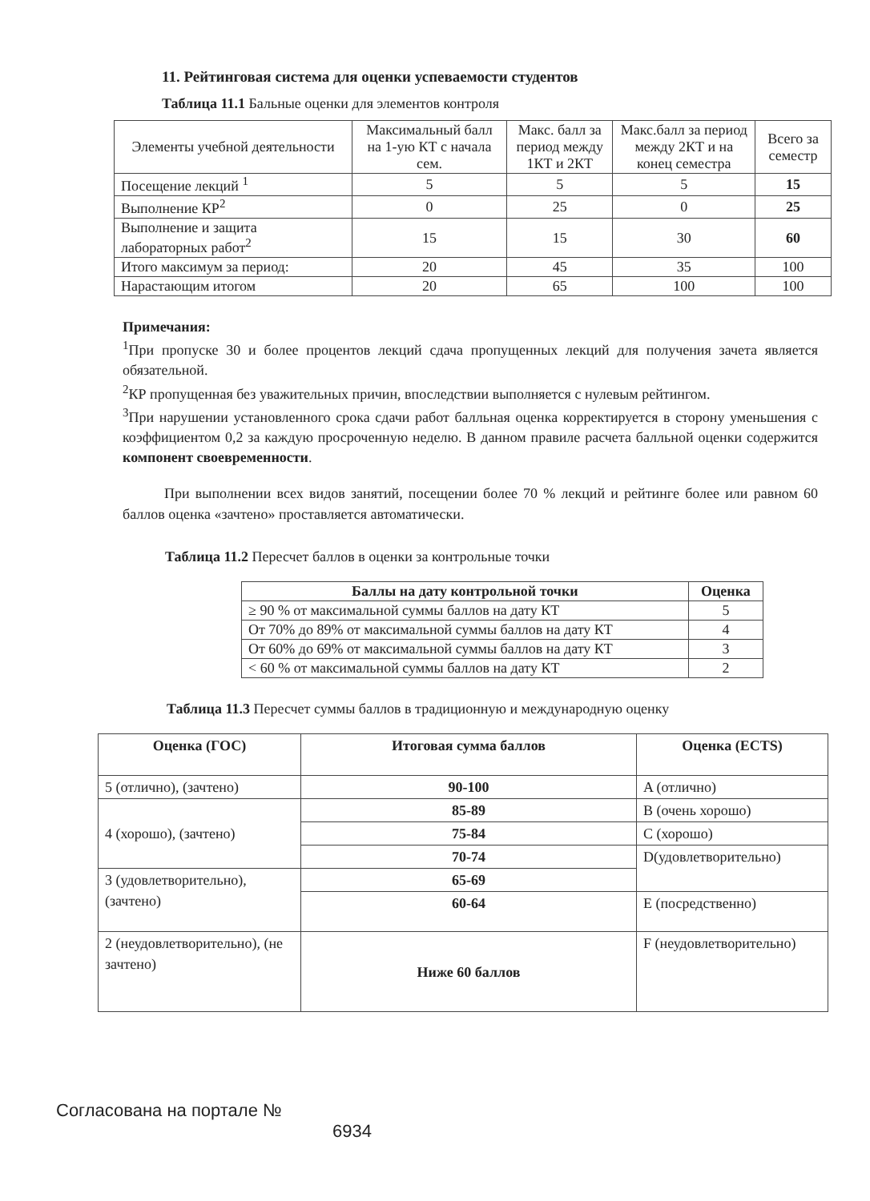11. Рейтинговая система для оценки успеваемости студентов
Таблица 11.1 Бальные оценки для элементов контроля
| Элементы учебной деятельности | Максимальный балл на 1-ую КТ с начала сем. | Макс. балл за период между 1КТ и 2КТ | Макс.балл за период между 2КТ и на конец семестра | Всего за семестр |
| Посещение лекций <sup>1</sup> | 5 | 5 | 5 | 15 |
| Выполнение КР<sup>2</sup> | 0 | 25 | 0 | 25 |
| Выполнение и защита лабораторных работ<sup>2</sup> | 15 | 15 | 30 | 60 |
| Итого максимум за период: | 20 | 45 | 35 | 100 |
| Нарастающим итогом | 20 | 65 | 100 | 100 |
Примечания:
<sup>1</sup> При пропуске 30 и более процентов лекций сдача пропущенных лекций для получения зачета является обязательной.
<sup>2</sup> КР пропущенная без уважительных причин, впоследствии выполняется с нулевым рейтингом.
<sup>3</sup> При нарушении установленного срока сдачи работ балльная оценка корректируется в сторону уменьшения с коэффициентом 0,2 за каждую просроченную неделю. В данном правиле расчета балльной оценки содержится компонент своевременности.
При выполнении всех видов занятий, посещении более 70 % лекций и рейтинге более или равном 60 баллов оценка «зачтено» проставляется автоматически.
Таблица 11.2 Пересчет баллов в оценки за контрольные точки
| Баллы на дату контрольной точки | Оценка |
| --- | --- |
| ≥ 90 % от максимальной суммы баллов на дату КТ | 5 |
| От 70% до 89% от максимальной суммы баллов на дату КТ | 4 |
| От 60% до 69% от максимальной суммы баллов на дату КТ | 3 |
| < 60 % от максимальной суммы баллов на дату КТ | 2 |
Таблица 11.3 Пересчет суммы баллов в традиционную и международную оценку
| Оценка (ГОС) | Итоговая сумма баллов | Оценка (ECTS) |
| --- | --- | --- |
| 5 (отлично), (зачтено) | 90-100 | A (отлично) |
| 4 (хорошо), (зачтено) | 85-89 | B (очень хорошо) |
| | 75-84 | C (хорошо) |
| | 70-74 | D(удовлетворительно) |
| 3 (удовлетворительно), (зачтено) | 65-69 | |
| | 60-64 | E (посредственно) |
| 2 (неудовлетворительно), (не зачтено) | Ниже 60 баллов | F (неудовлетворительно) |
Согласована на портале №
6934